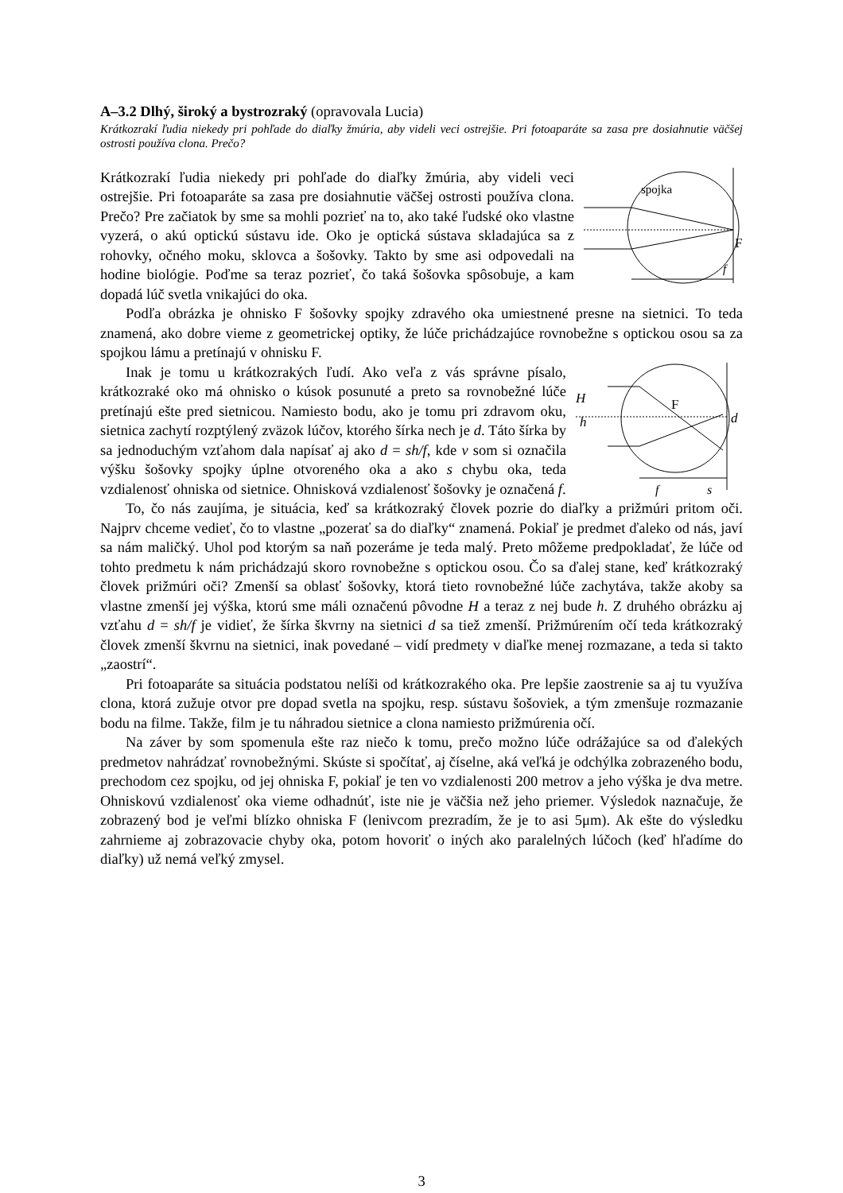A–3.2 Dlhý, široký a bystrozraký (opravovala Lucia)
Krátkozrakí ľudia niekedy pri pohľade do diaľky žmúria, aby videli veci ostrejšie. Pri fotoaparáte sa zasa pre dosiahnutie väčšej ostrosti používa clona. Prečo?
spojka
F
f
Krátkozrakí ľudia niekedy pri pohľade do diaľky žmúria, aby videli veci ostrejšie. Pri fotoaparáte sa zasa pre dosiahnutie väčšej ostrosti používa clona. Prečo? Pre začiatok by sme sa mohli pozrieť na to, ako také ľudské oko vlastne vyzerá, o akú optickú sústavu ide. Oko je optická sústava skladajúca sa z rohovky, očného moku, sklovca a šošovky. Takto by sme asi odpovedali na hodine biológie. Poďme sa teraz pozrieť, čo taká šošovka spôsobuje, a kam dopadá lúč svetla vnikajúci do oka.
Podľa obrázka je ohnisko F šošovky spojky zdravého oka umiestnené presne na sietnici. To teda znamená, ako dobre vieme z geometrickej optiky, že lúče prichádzajúce rovnobežne s optickou osou sa za spojkou lámu a pretínajú v ohnisku F.
H
h
F
d
f
s
Inak je tomu u krátkozrakých ľudí. Ako veľa z vás správne písalo, krátkozraké oko má ohnisko o kúsok posunuté a preto sa rovnobežné lúče pretínajú ešte pred sietnicou. Namiesto bodu, ako je tomu pri zdravom oku, sietnica zachytí rozptýlený zväzok lúčov, ktorého šírka nech je d. Táto šírka by sa jednoduchým vzťahom dala napísať aj ako d = sh/f, kde v som si označila výšku šošovky spojky úplne otvoreného oka a ako s chybu oka, teda vzdialenosť ohniska od sietnice. Ohnisková vzdialenosť šošovky je označená f.
To, čo nás zaujíma, je situácia, keď sa krátkozraký človek pozrie do diaľky a prižmúri pritom oči. Najprv chceme vedieť, čo to vlastne „pozerať sa do diaľky“ znamená. Pokiaľ je predmet ďaleko od nás, javí sa nám maličký. Uhol pod ktorým sa naň pozeráme je teda malý. Preto môžeme predpokladať, že lúče od tohto predmetu k nám prichádzajú skoro rovnobežne s optickou osou. Čo sa ďalej stane, keď krátkozraký človek prižmúri oči? Zmenší sa oblasť šošovky, ktorá tieto rovnobežné lúče zachytáva, takže akoby sa vlastne zmenší jej výška, ktorú sme máli označenú pôvodne H a teraz z nej bude h. Z druhého obrázku aj vzťahu d = sh/f je vidieť, že šírka škvrny na sietnici d sa tiež zmenší. Prižmúrením očí teda krátkozraký človek zmenší škvrnu na sietnici, inak povedané – vidí predmety v diaľke menej rozmazane, a teda si takto „zaostrí“.
Pri fotoaparáte sa situácia podstatou nelíši od krátkozrakého oka. Pre lepšie zaostrenie sa aj tu využíva clona, ktorá zužuje otvor pre dopad svetla na spojku, resp. sústavu šošoviek, a tým zmenšuje rozmazanie bodu na filme. Takže, film je tu náhradou sietnice a clona namiesto prižmúrenia očí.
Na záver by som spomenula ešte raz niečo k tomu, prečo možno lúče odrážajúce sa od ďalekých predmetov nahrádzať rovnobežnými. Skúste si spočítať, aj číselne, aká veľká je odchýlka zobrazeného bodu, prechodom cez spojku, od jej ohniska F, pokiaľ je ten vo vzdialenosti 200 metrov a jeho výška je dva metre. Ohniskovú vzdialenosť oka vieme odhadnúť, iste nie je väčšia než jeho priemer. Výsledok naznačuje, že zobrazený bod je veľmi blízko ohniska F (lenivcom prezradím, že je to asi 5μm). Ak ešte do výsledku zahrnieme aj zobrazovacie chyby oka, potom hovoriť o iných ako paralelných lúčoch (keď hľadíme do diaľky) už nemá veľký zmysel.
3